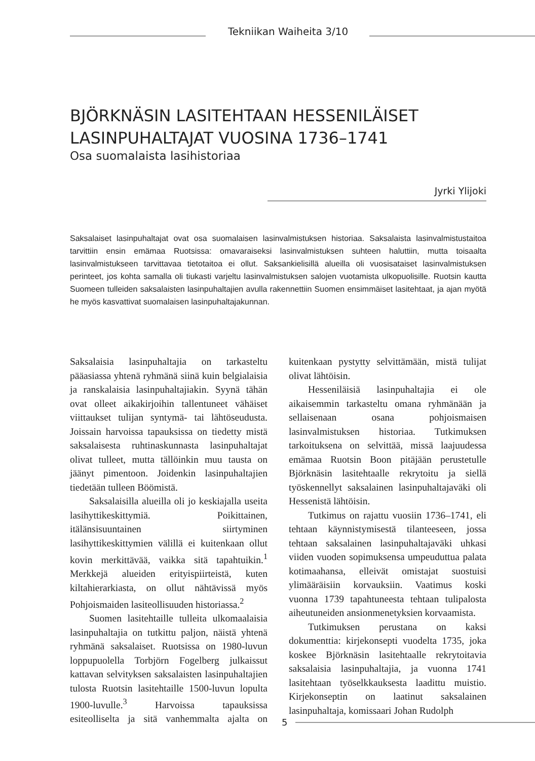Tekniikan Waiheita 3/10
BJÖRKNÄSIN LASITEHTAAN HESSENILÄISET
LASINPUHALTAJAT VUOSINA 1736–1741
Osa suomalaista lasihistoriaa
Jyrki Ylijoki
Saksalaiset lasinpuhaltajat ovat osa suomalaisen lasinvalmistuksen historiaa. Saksalaista lasinvalmistustaitoa tarvittiin ensin emämaa Ruotsissa: omavaraiseksi lasinvalmistuksen suhteen haluttiin, mutta toisaalta lasinvalmistukseen tarvittavaa tietotaitoa ei ollut. Saksankielisillä alueilla oli vuosisataiset lasinvalmistuksen perinteet, jos kohta samalla oli tiukasti varjeltu lasinvalmistuksen salojen vuotamista ulkopuolisille. Ruotsin kautta Suomeen tulleiden saksalaisten lasinpuhaltajien avulla rakennettiin Suomen ensimmäiset lasitehtaat, ja ajan myötä he myös kasvattivat suomalaisen lasinpuhaltajakunnan.
Saksalaisia lasinpuhaltajia on tarkasteltu pääasiassa yhtenä ryhmänä siinä kuin belgialaisia ja ranskalaisia lasinpuhaltajiakin. Syynä tähän ovat olleet aikakirjoihin tallentuneet vähäiset viittaukset tulijan syntymä- tai lähtöseudusta. Joissain harvoissa tapauksissa on tiedetty mistä saksalaisesta ruhtinaskunnasta lasinpuhaltajat olivat tulleet, mutta tällöinkin muu tausta on jäänyt pimentoon. Joidenkin lasinpuhaltajien tiedetään tulleen Böömistä.
Saksalaisilla alueilla oli jo keskiajalla useita lasihyttikeskittymiä. Poikittainen, itälänsisuuntainen siirtyminen lasihyttikeskittymien välillä ei kuitenkaan ollut kovin merkittävää, vaikka sitä tapahtuikin.<sup>1</sup> Merkkejä alueiden erityispiirteistä, kuten kiltahierarkiasta, on ollut nähtävissä myös Pohjoismaiden lasiteollisuuden historiassa.<sup>2</sup>
Suomen lasitehtaille tulleita ulkomaalaisia lasinpuhaltajia on tutkittu paljon, näistä yhtenä ryhmänä saksalaiset. Ruotsissa on 1980-luvun loppupuolella Torbjörn Fogelberg julkaissut kattavan selvityksen saksalaisten lasinpuhaltajien tulosta Ruotsin lasitehtaille 1500-luvun lopulta 1900-luvulle.<sup>3</sup> Harvoissa tapauksissa esiteolliselta ja sitä vanhemmalta ajalta on kuitenkaan pystytty selvittämään, mistä tulijat olivat lähtöisin.
Hesseniläisiä lasinpuhaltajia ei ole aikaisemmin tarkasteltu omana ryhmänään ja sellaisenaan osana pohjoismaisen lasinvalmistuksen historiaa. Tutkimuksen tarkoituksena on selvittää, missä laajuudessa emämaa Ruotsin Boon pitäjään perustetulle Björknäsin lasitehtaalle rekrytoitu ja siellä työskennellyt saksalainen lasinpuhaltajaväki oli Hessenistä lähtöisin.
Tutkimus on rajattu vuosiin 1736–1741, eli tehtaan käynnistymisestä tilanteeseen, jossa tehtaan saksalainen lasinpuhaltajaväki uhkasi viiden vuoden sopimuksensa umpeuduttua palata kotimaahansa, elleivät omistajat suostuisi ylimääräisiin korvauksiin. Vaatimus koski vuonna 1739 tapahtuneesta tehtaan tulipalosta aiheutuneiden ansionmenetyksien korvaamista.
Tutkimuksen perustana on kaksi dokumenttia: kirjekonsepti vuodelta 1735, joka koskee Björknäsin lasitehtaalle rekrytoitavia saksalaisia lasinpuhaltajia, ja vuonna 1741 lasitehtaan työselkkauksesta laadittu muistio. Kirjekonseptin on laatinut saksalainen lasinpuhaltaja, komissaari Johan Rudolph
5